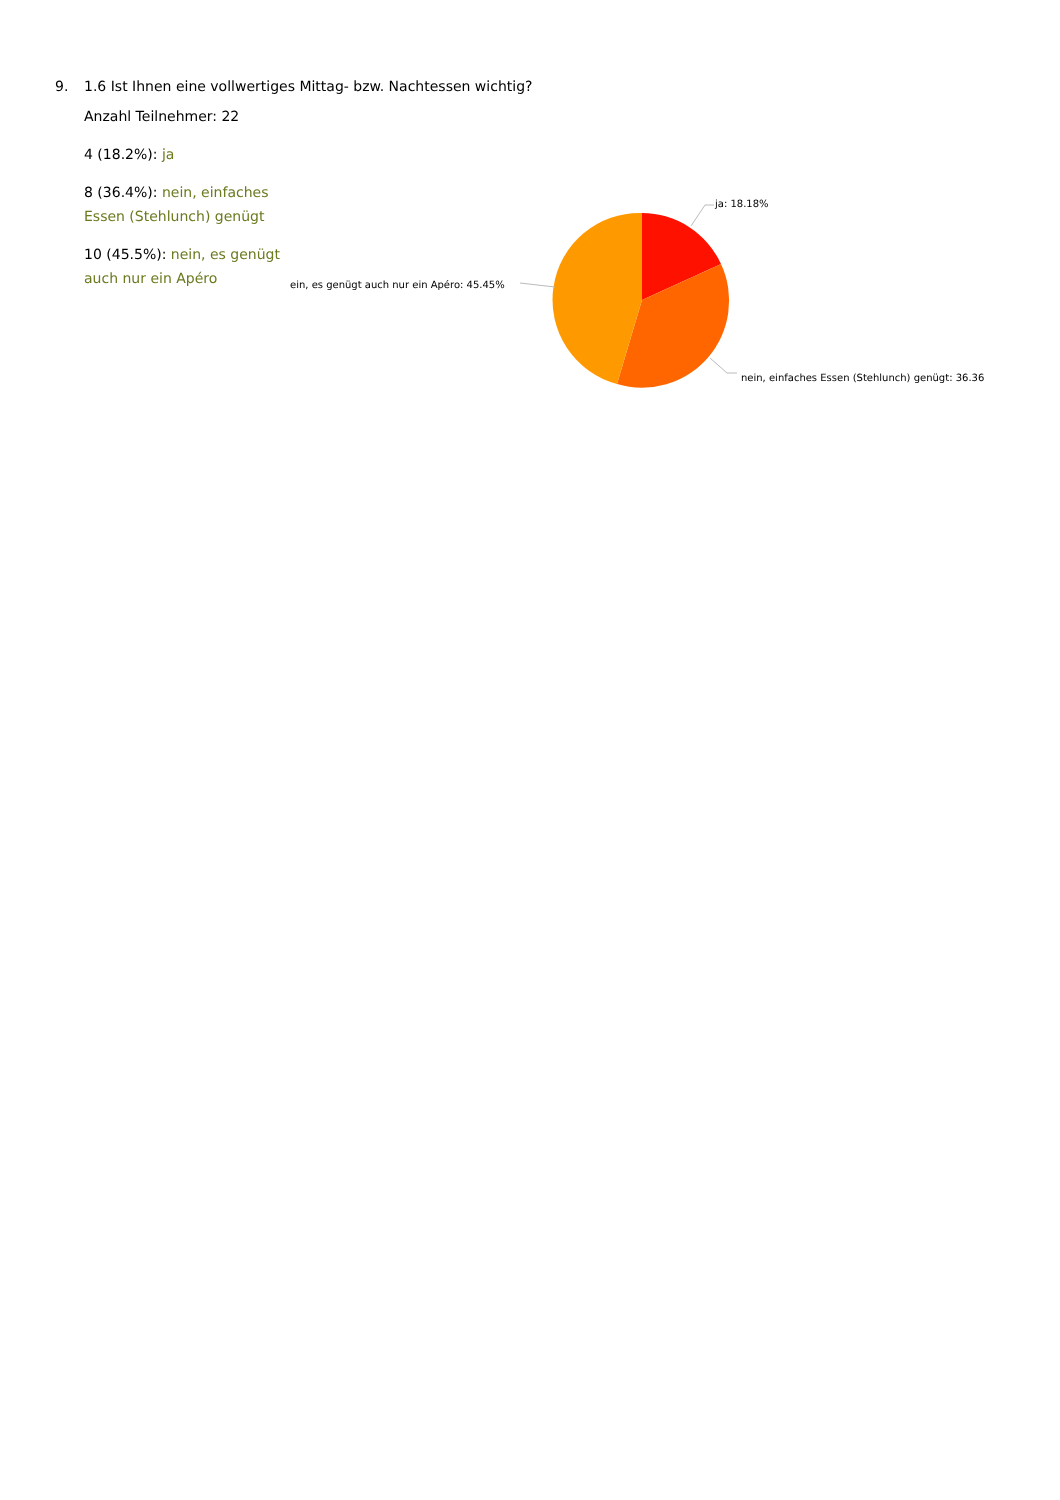9. 1.6 Ist Ihnen eine vollwertiges Mittag- bzw. Nachtessen wichtig?
Anzahl Teilnehmer: 22
4 (18.2%): ja
8 (36.4%): nein, einfaches Essen (Stehlunch) genügt
10 (45.5%): nein, es genügt auch nur ein Apéro
ja: 18.18%
ein, es genügt auch nur ein Apéro: 45.45%
nein, einfaches Essen (Stehlunch) genügt: 36.36